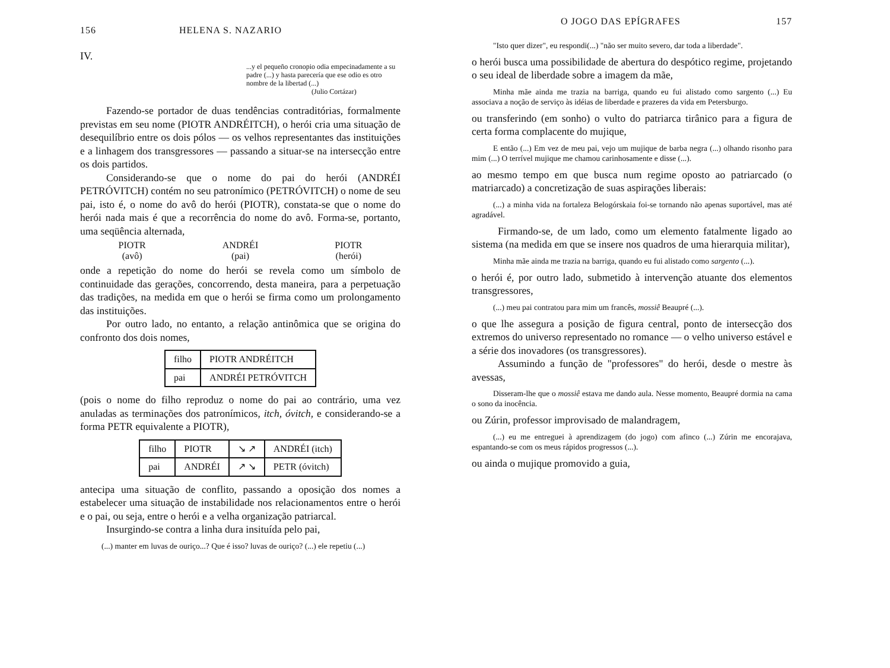156 HELENA S. NAZARIO
IV.
...y el pequeño cronopio odia empecinadamente a su padre (...) y hasta parecería que ese odio es otro nombre de la libertad (...)
(Julio Cortázar)
Fazendo-se portador de duas tendências contraditórias, formalmente previstas em seu nome (PIOTR ANDRÉITCH), o herói cria uma situação de desequilíbrio entre os dois pólos — os velhos representantes das instituições e a linhagem dos transgressores — passando a situar-se na intersecção entre os dois partidos.
Considerando-se que o nome do pai do herói (ANDRÉI PETRÓVITCH) contém no seu patronímico (PETRÓVITCH) o nome de seu pai, isto é, o nome do avô do herói (PIOTR), constata-se que o nome do herói nada mais é que a recorrência do nome do avô. Forma-se, portanto, uma seqüência alternada,
PIOTR
(avô)
ANDRÉI
(pai)
PIOTR
(herói)
onde a repetição do nome do herói se revela como um símbolo de continuidade das gerações, concorrendo, desta maneira, para a perpetuação das tradições, na medida em que o herói se firma como um prolongamento das instituições.
Por outro lado, no entanto, a relação antinômica que se origina do confronto dos dois nomes,
| filho | PIOTR ANDRÉITCH |
| pai | ANDRÉI PETRÓVITCH |
(pois o nome do filho reproduz o nome do pai ao contrário, uma vez anuladas as terminações dos patronímicos, itch, óvitch, e considerando-se a forma PETR equivalente a PIOTR),
| filho | PIOTR | ↘ ↗ | ANDRÉI (itch) |
| pai | ANDRÉI | ↗ ↘ | PETR (óvitch) |
antecipa uma situação de conflito, passando a oposição dos nomes a estabelecer uma situação de instabilidade nos relacionamentos entre o herói e o pai, ou seja, entre o herói e a velha organização patriarcal.
Insurgindo-se contra a linha dura insituída pelo pai,
(...) manter em luvas de ouriço...? Que é isso? luvas de ouriço? (...) ele repetiu (...)
O JOGO DAS EPÍGRAFES 157
"Isto quer dizer", eu respondi(...) "não ser muito severo, dar toda a liberdade".
o herói busca uma possibilidade de abertura do despótico regime, projetando o seu ideal de liberdade sobre a imagem da mãe,
Minha mãe ainda me trazia na barriga, quando eu fui alistado como sargento (...) Eu associava a noção de serviço às idéias de liberdade e prazeres da vida em Petersburgo.
ou transferindo (em sonho) o vulto do patriarca tirânico para a figura de certa forma complacente do mujique,
E então (...) Em vez de meu pai, vejo um mujique de barba negra (...) olhando risonho para mim (...) O terrível mujique me chamou carinhosamente e disse (...).
ao mesmo tempo em que busca num regime oposto ao patriarcado (o matriarcado) a concretização de suas aspirações liberais:
(...) a minha vida na fortaleza Belogórskaia foi-se tornando não apenas suportável, mas até agradável.
Firmando-se, de um lado, como um elemento fatalmente ligado ao sistema (na medida em que se insere nos quadros de uma hierarquia militar),
Minha mãe ainda me trazia na barriga, quando eu fui alistado como sargento (...).
o herói é, por outro lado, submetido à intervenção atuante dos elementos transgressores,
(...) meu pai contratou para mim um francês, mossiê Beaupré (...).
o que lhe assegura a posição de figura central, ponto de intersecção dos extremos do universo representado no romance — o velho universo estável e a série dos inovadores (os transgressores).
Assumindo a função de "professores" do herói, desde o mestre às avessas,
Disseram-lhe que o mossiê estava me dando aula. Nesse momento, Beaupré dormia na cama o sono da inocência.
ou Zúrin, professor improvisado de malandragem,
(...) eu me entreguei à aprendizagem (do jogo) com afinco (...) Zúrin me encorajava, espantando-se com os meus rápidos progressos (...).
ou ainda o mujique promovido a guia,